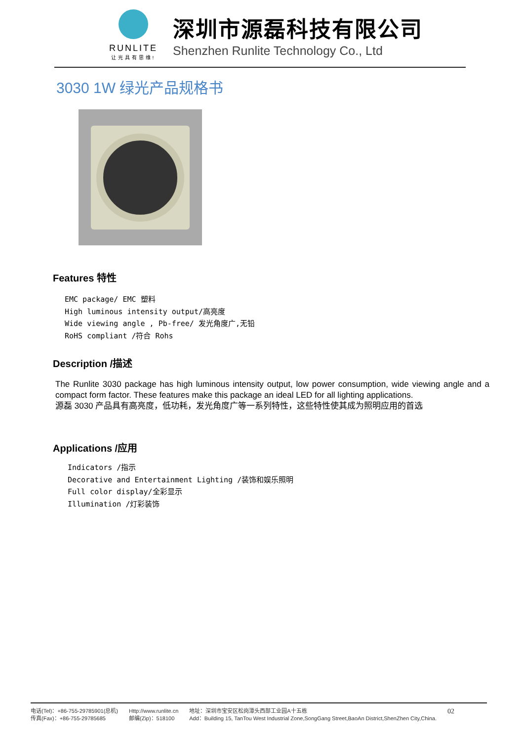RUNLITE
让光具有思维!
深圳市源磊科技有限公司
Shenzhen Runlite Technology Co., Ltd
3030 1W 绿光产品规格书
Features 特性
EMC package/ EMC 塑料
High luminous intensity output/高亮度
Wide viewing angle , Pb-free/ 发光角度广,无铅
RoHS compliant /符合 Rohs
Description /描述
The Runlite 3030 package has high luminous intensity output, low power consumption, wide viewing angle and a compact form factor. These features make this package an ideal LED for all lighting applications.
源磊 3030 产品具有高亮度，低功耗，发光角度广等一系列特性，这些特性使其成为照明应用的首选
Applications /应用
Indicators /指示
Decorative and Entertainment Lighting /装饰和娱乐照明
Full color display/全彩显示
Illumination /灯彩装饰
电话(Tel)：+86-755-29785901(总机)
传真(Fax)：+86-755-29785685
Http://www.runlite.cn
邮编(Zip)：518100
地址：深圳市宝安区松岗潭头西部工业园A十五栋
Add：Building 15, TanTou West Industrial Zone,SongGang Street,BaoAn District,ShenZhen City,China.
02